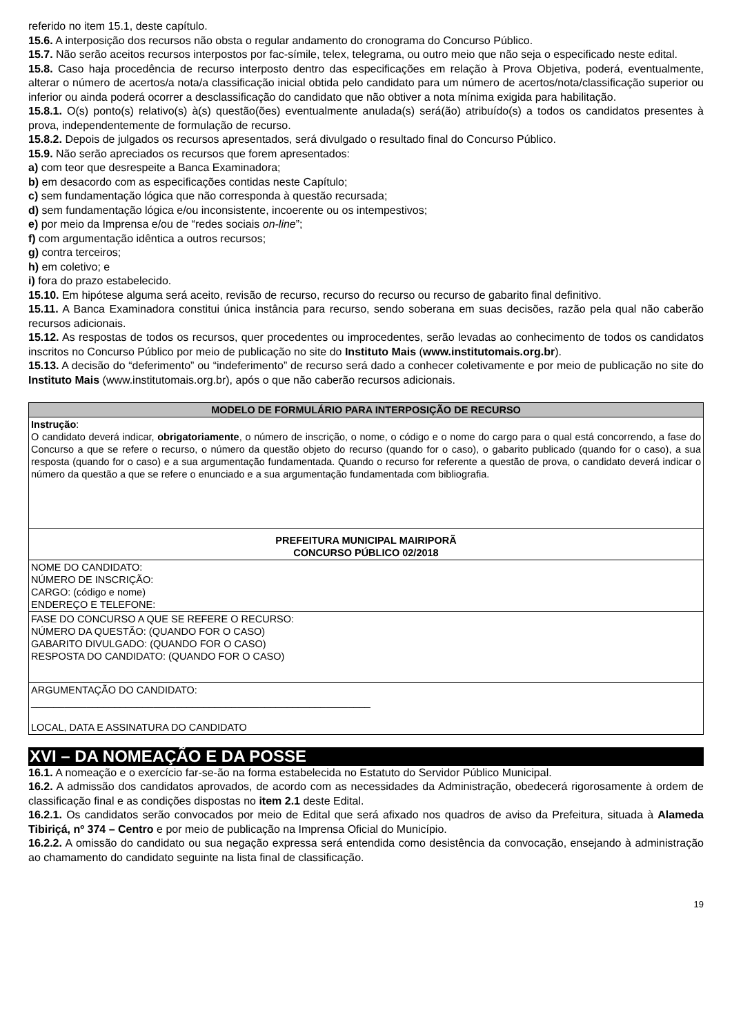referido no item 15.1, deste capítulo.
15.6. A interposição dos recursos não obsta o regular andamento do cronograma do Concurso Público.
15.7. Não serão aceitos recursos interpostos por fac-símile, telex, telegrama, ou outro meio que não seja o especificado neste edital.
15.8. Caso haja procedência de recurso interposto dentro das especificações em relação à Prova Objetiva, poderá, eventualmente, alterar o número de acertos/a nota/a classificação inicial obtida pelo candidato para um número de acertos/nota/classificação superior ou inferior ou ainda poderá ocorrer a desclassificação do candidato que não obtiver a nota mínima exigida para habilitação.
15.8.1. O(s) ponto(s) relativo(s) à(s) questão(ões) eventualmente anulada(s) será(ão) atribuído(s) a todos os candidatos presentes à prova, independentemente de formulação de recurso.
15.8.2. Depois de julgados os recursos apresentados, será divulgado o resultado final do Concurso Público.
15.9. Não serão apreciados os recursos que forem apresentados:
a) com teor que desrespeite a Banca Examinadora;
b) em desacordo com as especificações contidas neste Capítulo;
c) sem fundamentação lógica que não corresponda à questão recursada;
d) sem fundamentação lógica e/ou inconsistente, incoerente ou os intempestivos;
e) por meio da Imprensa e/ou de “redes sociais on-line”;
f) com argumentação idêntica a outros recursos;
g) contra terceiros;
h) em coletivo; e
i) fora do prazo estabelecido.
15.10. Em hipótese alguma será aceito, revisão de recurso, recurso do recurso ou recurso de gabarito final definitivo.
15.11. A Banca Examinadora constitui única instância para recurso, sendo soberana em suas decisões, razão pela qual não caberão recursos adicionais.
15.12. As respostas de todos os recursos, quer procedentes ou improcedentes, serão levadas ao conhecimento de todos os candidatos inscritos no Concurso Público por meio de publicação no site do Instituto Mais (www.institutomais.org.br).
15.13. A decisão do “deferimento” ou “indeferimento” de recurso será dado a conhecer coletivamente e por meio de publicação no site do Instituto Mais (www.institutomais.org.br), após o que não caberão recursos adicionais.
| MODELO DE FORMULÁRIO PARA INTERPOSIÇÃO DE RECURSO |
| Instrução : O candidato deverá indicar, obrigatoriamente , o número de inscrição, o nome, o código e o nome do cargo para o qual está concorrendo, a fase do Concurso a que se refere o recurso, o número da questão objeto do recurso (quando for o caso), o gabarito publicado (quando for o caso), a sua resposta (quando for o caso) e a sua argumentação fundamentada. Quando o recurso for referente a questão de prova, o candidato deverá indicar o número da questão a que se refere o enunciado e a sua argumentação fundamentada com bibliografia. |
| PREFEITURA MUNICIPAL MAIRIPORÃ CONCURSO PÚBLICO 02/2018 |
| NOME DO CANDIDATO: NÚMERO DE INSCRIÇÃO: CARGO: (código e nome) ENDEREÇO E TELEFONE: |
| FASE DO CONCURSO A QUE SE REFERE O RECURSO: NÚMERO DA QUESTÃO: (QUANDO FOR O CASO) GABARITO DIVULGADO: (QUANDO FOR O CASO) RESPOSTA DO CANDIDATO: (QUANDO FOR O CASO) |
| ARGUMENTAÇÃO DO CANDIDATO: _____________________________________________________________ LOCAL, DATA E ASSINATURA DO CANDIDATO |
XVI – DA NOMEAÇÃO E DA POSSE
16.1. A nomeação e o exercício far-se-ão na forma estabelecida no Estatuto do Servidor Público Municipal.
16.2. A admissão dos candidatos aprovados, de acordo com as necessidades da Administração, obedecerá rigorosamente à ordem de classificação final e as condições dispostas no item 2.1 deste Edital.
16.2.1. Os candidatos serão convocados por meio de Edital que será afixado nos quadros de aviso da Prefeitura, situada à Alameda Tibiriçá, nº 374 – Centro e por meio de publicação na Imprensa Oficial do Município.
16.2.2. A omissão do candidato ou sua negação expressa será entendida como desistência da convocação, ensejando à administração ao chamamento do candidato seguinte na lista final de classificação.
19